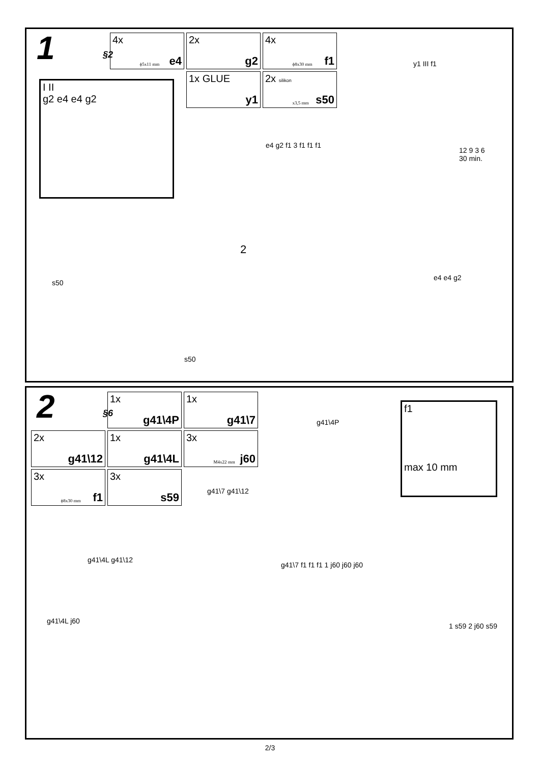1 §2
4x
ϕ5x11 mm e4
2x
g2
4x
ϕ8x30 mm f1
1x GLUE
y1
2x silikon
x3,5 mm s50
I II
g2 e4 e4 g2
y1 III f1
12 9 3 6
30 min.
e4 g2 f1 3 f1 f1 f1
2
s50
s50
e4 e4 g2
2 §6
1x
g41\4P
1x
g41\7
2x
g41\12
1x
g41\4L
3x
M4x22 mm j60
3x
ϕ8x30 mm f1
3x
s59
f1
max 10 mm
g41\4P
g41\7 g41\12
g41\4L g41\12
g41\7 f1 f1 f1 1 j60 j60 j60
g41\4L j60
1 s59 2 j60 s59
2/3